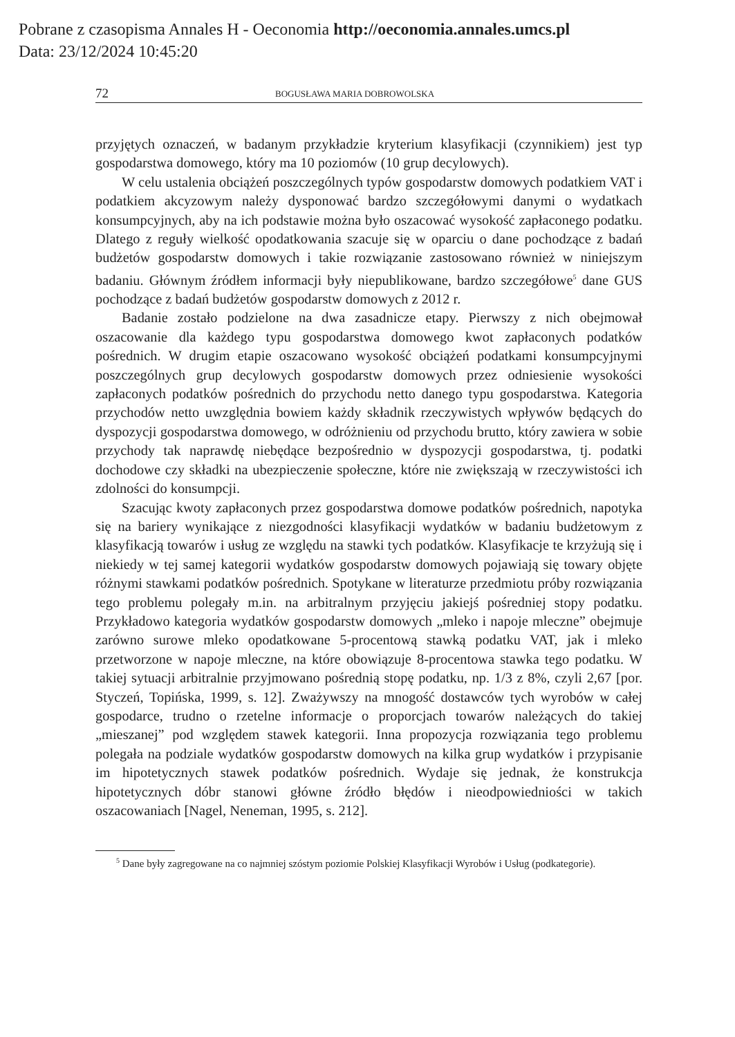Pobrane z czasopisma Annales H - Oeconomia http://oeconomia.annales.umcs.pl
Data: 23/12/2024 10:45:20
72 BOGUSŁAWA MARIA DOBROWOLSKA
przyjętych oznaczeń, w badanym przykładzie kryterium klasyfikacji (czynnikiem) jest typ gospodarstwa domowego, który ma 10 poziomów (10 grup decylowych).
W celu ustalenia obciążeń poszczególnych typów gospodarstw domowych podatkiem VAT i podatkiem akcyzowym należy dysponować bardzo szczegółowymi danymi o wydatkach konsumpcyjnych, aby na ich podstawie można było oszacować wysokość zapłaconego podatku. Dlatego z reguły wielkość opodatkowania szacuje się w oparciu o dane pochodzące z badań budżetów gospodarstw domowych i takie rozwiązanie zastosowano również w niniejszym badaniu. Głównym źródłem informacji były niepublikowane, bardzo szczegółowe<sup>5</sup> dane GUS pochodzące z badań budżetów gospodarstw domowych z 2012 r.
Badanie zostało podzielone na dwa zasadnicze etapy. Pierwszy z nich obejmował oszacowanie dla każdego typu gospodarstwa domowego kwot zapłaconych podatków pośrednich. W drugim etapie oszacowano wysokość obciążeń podatkami konsumpcyjnymi poszczególnych grup decylowych gospodarstw domowych przez odniesienie wysokości zapłaconych podatków pośrednich do przychodu netto danego typu gospodarstwa. Kategoria przychodów netto uwzględnia bowiem każdy składnik rzeczywistych wpływów będących do dyspozycji gospodarstwa domowego, w odróżnieniu od przychodu brutto, który zawiera w sobie przychody tak naprawdę niebędące bezpośrednio w dyspozycji gospodarstwa, tj. podatki dochodowe czy składki na ubezpieczenie społeczne, które nie zwiększają w rzeczywistości ich zdolności do konsumpcji.
Szacując kwoty zapłaconych przez gospodarstwa domowe podatków pośrednich, napotyka się na bariery wynikające z niezgodności klasyfikacji wydatków w badaniu budżetowym z klasyfikacją towarów i usług ze względu na stawki tych podatków. Klasyfikacje te krzyżują się i niekiedy w tej samej kategorii wydatków gospodarstw domowych pojawiają się towary objęte różnymi stawkami podatków pośrednich. Spotykane w literaturze przedmiotu próby rozwiązania tego problemu polegały m.in. na arbitralnym przyjęciu jakiejś pośredniej stopy podatku. Przykładowo kategoria wydatków gospodarstw domowych „mleko i napoje mleczne” obejmuje zarówno surowe mleko opodatkowane 5-procentową stawką podatku VAT, jak i mleko przetworzone w napoje mleczne, na które obowiązuje 8-procentowa stawka tego podatku. W takiej sytuacji arbitralnie przyjmowano pośrednią stopę podatku, np. 1/3 z 8%, czyli 2,67 [por. Styczeń, Topińska, 1999, s. 12]. Zważywszy na mnogość dostawców tych wyrobów w całej gospodarce, trudno o rzetelne informacje o proporcjach towarów należących do takiej „mieszanej” pod względem stawek kategorii. Inna propozycja rozwiązania tego problemu polegała na podziale wydatków gospodarstw domowych na kilka grup wydatków i przypisanie im hipotetycznych stawek podatków pośrednich. Wydaje się jednak, że konstrukcja hipotetycznych dóbr stanowi główne źródło błędów i nieodpowiedniości w takich oszacowaniach [Nagel, Neneman, 1995, s. 212].
<sup>5</sup> Dane były zagregowane na co najmniej szóstym poziomie Polskiej Klasyfikacji Wyrobów i Usług (podkategorie).